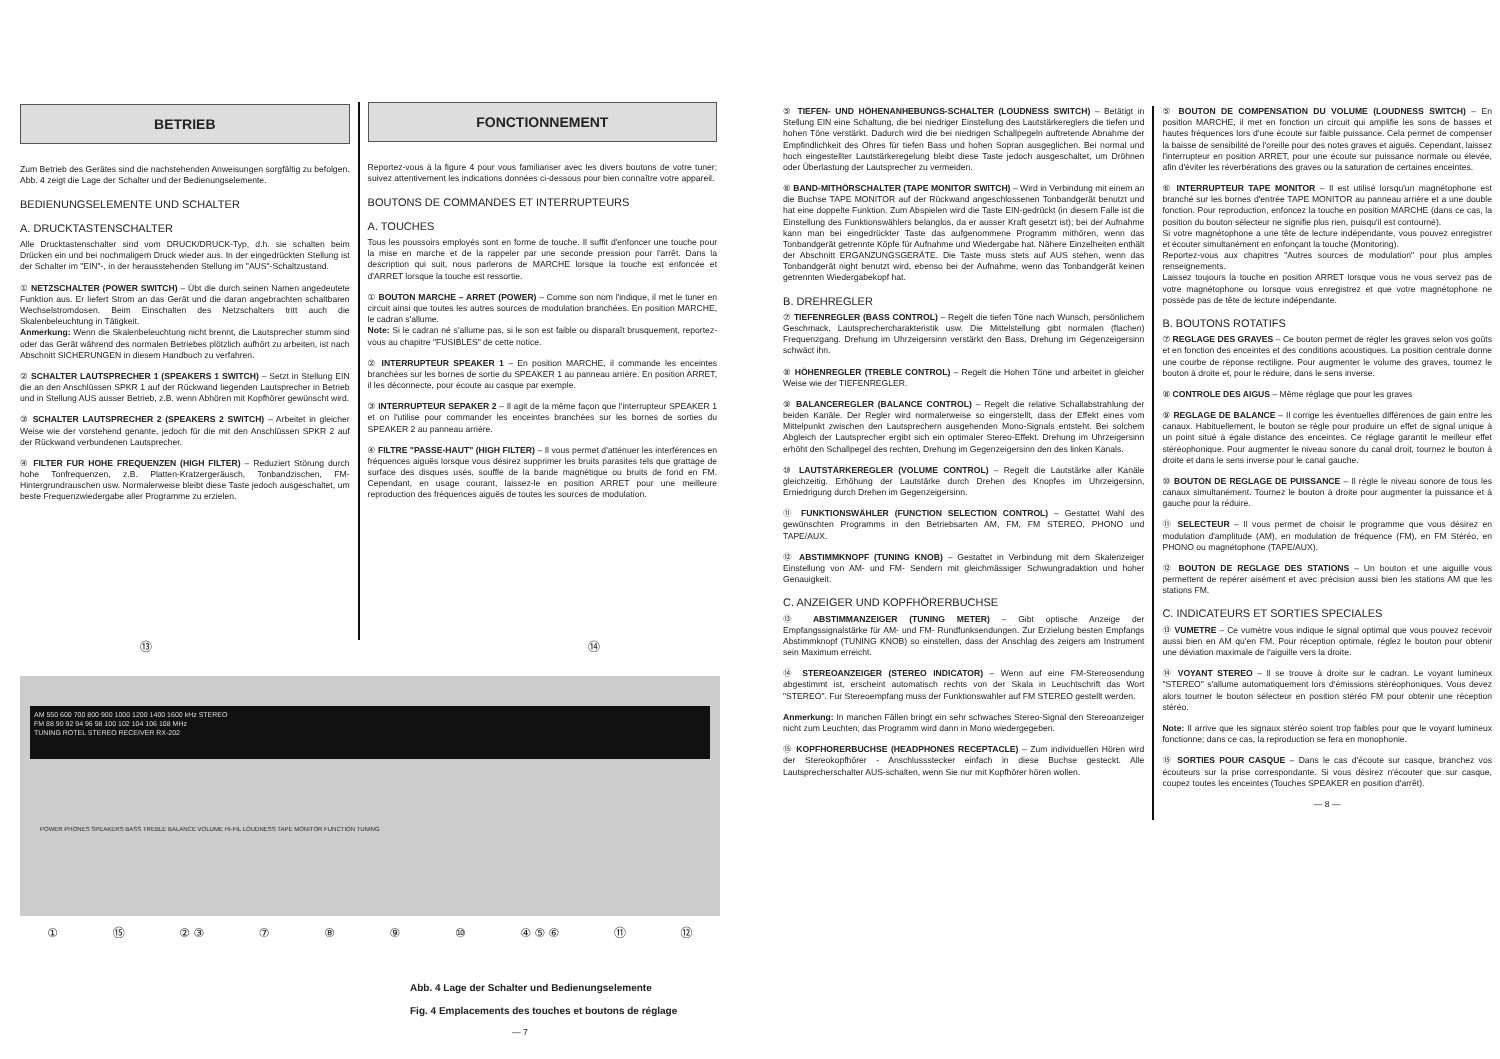BETRIEB
Zum Betrieb des Gerätes sind die nachstehenden Anweisungen sorgfältig zu befolgen. Abb. 4 zeigt die Lage der Schalter und der Bedienungselemente.
BEDIENUNGSELEMENTE UND SCHALTER
A. DRUCKTASTENSCHALTER
Alle Drucktastenschalter sind vom DRUCK/DRUCK-Typ, d.h. sie schalten beim Drücken ein und bei nochmaligem Druck wieder aus. In der eingedrückten Stellung ist der Schalter im "EIN"-, in der herausstehenden Stellung im "AUS"-Schaltzustand.
① NETZSCHALTER (POWER SWITCH) – Übt die durch seinen Namen angedeutete Funktion aus. Er liefert Strom an das Gerät und die daran angebrachten schaltbaren Wechselstromdosen. Beim Einschalten des Netzschalters tritt auch die Skalenbeleuchtung in Tätigkeit.
Anmerkung: Wenn die Skalenbeleuchtung nicht brennt, die Lautsprecher stumm sind oder das Gerät während des normalen Betriebes plötzlich aufhört zu arbeiten, ist nach Abschnitt SICHERUNGEN in diesem Handbuch zu verfahren.
② SCHALTER LAUTSPRECHER 1 (SPEAKERS 1 SWITCH) – Setzt in Stellung EIN die an den Anschlüssen SPKR 1 auf der Rückwand liegenden Lautsprecher in Betrieb und in Stellung AUS ausser Betrieb, z.B. wenn Abhören mit Kopfhörer gewünscht wird.
③ SCHALTER LAUTSPRECHER 2 (SPEAKERS 2 SWITCH) – Arbeitet in gleicher Weise wie der vorstehend genante, jedoch für die mit den Anschlüssen SPKR 2 auf der Rückwand verbundenen Lautsprecher.
④ FILTER FUR HOHE FREQUENZEN (HIGH FILTER) – Reduziert Störung durch hohe Tonfrequenzen, z.B. Platten-Kratzergeräusch, Tonbandzischen, FM-Hintergrundrauschen usw. Normalerweise bleibt diese Taste jedoch ausgeschaltet, um beste Frequenzwiedergabe aller Programme zu erzielen.
FONCTIONNEMENT
Reportez-vous à la figure 4 pour vous familiariser avec les divers boutons de votre tuner; suivez attentivement les indications données ci-dessous pour bien connaître votre appareil.
BOUTONS DE COMMANDES ET INTERRUPTEURS
A. TOUCHES
Tous les poussoirs employés sont en forme de touche. Il suffit d'enfoncer une touche pour la mise en marche et de la rappeler par une seconde pression pour l'arrêt. Dans la description qui suit, nous parlerons de MARCHE lorsque la touche est enfoncée et d'ARRET lorsque la touche est ressortie.
① BOUTON MARCHE – ARRET (POWER) – Comme son nom l'indique, il met le tuner en circuit ainsi que toutes les autres sources de modulation branchées. En position MARCHE, le cadran s'allume.
Note: Si le cadran né s'allume pas, si le son est faible ou disparaît brusquement, reportez-vous au chapitre "FUSIBLES" de cette notice.
② INTERRUPTEUR SPEAKER 1 – En position MARCHE, il commande les enceintes branchées sur les bornes de sortie du SPEAKER 1 au panneau arrière. En position ARRET, il les déconnecte, pour écoute au casque par exemple.
③ INTERRUPTEUR SEPAKER 2 – Il agit de la même façon que l'interrupteur SPEAKER 1 et on l'utilise pour commander les enceintes branchées sur les bornes de sorties du SPEAKER 2 au panneau arrière.
④ FILTRE "PASSE-HAUT" (HIGH FILTER) – Il vous permet d'atténuer les interférences en fréquences aiguës lorsque vous désirez supprimer les bruits parasites tels que grattage de surface des disques usés, souffle de la bande magnétique ou bruits de fond en FM. Cependant, en usage courant, laissez-le en position ARRET pour une meilleure reproduction des fréquences aiguës de toutes les sources de modulation.
⑤ TIEFEN- UND HÖHENANHEBUNGS-SCHALTER (LOUDNESS SWITCH) – Betätigt in Stellung EIN eine Schaltung, die bei niedriger Einstellung des Lautstärkereglers die tiefen und hohen Töne verstärkt. Dadurch wird die bei niedrigen Schallpegeln auftretende Abnahme der Empfindlichkeit des Ohres für tiefen Bass und hohen Sopran ausgeglichen. Bei normal und hoch eingestellter Lautstärkeregelung bleibt diese Taste jedoch ausgeschaltet, um Dröhnen oder Überlastung der Lautsprecher zu vermeiden.
⑥ BAND-MITHÖRSCHALTER (TAPE MONITOR SWITCH) – Wird in Verbindung mit einem an die Buchse TAPE MONITOR auf der Rückwand angeschlossenen Tonbandgerät benutzt und hat eine doppelte Funktion. Zum Abspielen wird die Taste EIN-gedrückt (in diesem Falle ist die Einstellung des Funktionswählers belanglos, da er ausser Kraft gesetzt ist); bei der Aufnahme kann man bei eingedrückter Taste das aufgenommene Programm mithören, wenn das Tonbandgerät getrennte Köpfe für Aufnahme und Wiedergabe hat. Nähere Einzelheiten enthält der Abschnitt ERGANZUNGSGERÄTE. Die Taste muss stets auf AUS stehen, wenn das Tonbandgerät night benutzt wird, ebenso bei der Aufnahme, wenn das Tonbandgerät keinen getrennten Wiedergabekopf hat.
B. DREHREGLER
⑦ TIEFENREGLER (BASS CONTROL) – Regelt die tiefen Töne nach Wunsch, persönlichem Geschmack, Lautsprechercharakteristik usw. Die Mittelstellung gibt normalen (flachen) Frequenzgang. Drehung im Uhrzeigersinn verstärkt den Bass, Drehung im Gegenzeigersinn schwäct ihn.
⑧ HÖHENREGLER (TREBLE CONTROL) – Regelt die Hohen Töne und arbeitet in gleicher Weise wie der TIEFENREGLER.
⑨ BALANCEREGLER (BALANCE CONTROL) – Regelt die relative Schallabstrahlung der beiden Kanäle. Der Regler wird normalerweise so eingerstellt, dass der Effekt eines vom Mittelpunkt zwischen den Lautsprechern ausgehenden Mono-Signals entsteht. Bei solchem Abgleich der Lautsprecher ergibt sich ein optimaler Stereo-Effekt. Drehung im Uhrzeigersinn erhöht den Schallpegel des rechten, Drehung im Gegenzeigersinn den des linken Kanals.
⑩ LAUTSTÄRKEREGLER (VOLUME CONTROL) – Regelt die Lautstärke aller Kanäle gleichzeitig. Erhöhung der Lautstärke durch Drehen des Knopfes im Uhrzeigersinn, Erniedrigung durch Drehen im Gegenzeigersinn.
⑪ FUNKTIONSWÄHLER (FUNCTION SELECTION CONTROL) – Gestattet Wahl des gewünschten Programms in den Betriebsarten AM, FM, FM STEREO, PHONO und TAPE/AUX.
⑫ ABSTIMMKNOPF (TUNING KNOB) – Gestattet in Verbindung mit dem Skalenzeiger Einstellung von AM- und FM- Sendern mit gleichmässiger Schwungradaktion und hoher Genauigkeit.
C. ANZEIGER UND KOPFHÖRERBUCHSE
⑬ ABSTIMMANZEIGER (TUNING METER) – Gibt optische Anzeige der Empfangssignalstärke für AM- und FM- Rundfunksendungen. Zur Erzielung besten Empfangs Abstimmknopf (TUNING KNOB) so einstellen, dass der Anschlag des zeigers am Instrument sein Maximum erreicht.
⑭ STEREOANZEIGER (STEREO INDICATOR) – Wenn auf eine FM-Stereosendung abgestimmt ist, erscheint automatisch rechts von der Skala in Leuchtschrift das Wort "STEREO". Fur Stereoempfang muss der Funktionswahler auf FM STEREO gestellt werden.
Anmerkung: In manchen Fällen bringt ein sehr schwaches Stereo-Signal den Stereoanzeiger nicht zum Leuchten; das Programm wird dann in Mono wiedergegeben.
⑮ KOPFHORERBUCHSE (HEADPHONES RECEPTACLE) – Zum individuellen Hören wird der Stereokopfhörer - Anschlussstecker einfach in diese Buchse gesteckt. Alle Lautsprecherschalter AUS-schalten, wenn Sie nur mit Kopfhörer hören wollen.
⑤ BOUTON DE COMPENSATION DU VOLUME (LOUDNESS SWITCH) – En position MARCHE, il met en fonction un circuit qui amplifie les sons de basses et hautes fréquences lors d'une écoute sur faible puissance. Cela permet de compenser la baisse de sensibilité de l'oreille pour des notes graves et aiguës. Cependant, laissez l'interrupteur en position ARRET, pour une écoute sur puissance normale ou élevée, afin d'éviter les réverbérations des graves ou la saturation de certaines enceintes.
⑥ INTERRUPTEUR TAPE MONITOR – Il est utilisé lorsqu'un magnétophone est branché sur les bornes d'entrée TAPE MONITOR au panneau arrière et a une double fonction. Pour reproduction, enfoncez la touche en position MARCHE (dans ce cas, la position du bouton sélecteur ne signifie plus rien, puisqu'il est contourné).
Si votre magnétophone a une tête de lecture indépendante, vous pouvez enregistrer et écouter simultanément en enfonçant la touche (Monitoring).
Reportez-vous aux chapitres "Autres sources de modulation" pour plus amples renseignements.
Laissez toujours la touche en position ARRET lorsque vous ne vous servez pas de votre magnétophone ou lorsque vous enregistrez et que votre magnétophone ne possède pas de tête de lecture indépendante.
B. BOUTONS ROTATIFS
⑦ REGLAGE DES GRAVES – Ce bouton permet de régler les graves selon vos goûts et en fonction des enceintes et des conditions acoustiques. La position centrale donne une courbe de réponse rectiligne. Pour augmenter le volume des graves, tournez le bouton à droite et, pour le réduire, dans le sens inverse.
⑧ CONTROLE DES AIGUS – Même réglage que pour les graves
⑨ REGLAGE DE BALANCE – Il corrige les éventuelles différences de gain entre les canaux. Habituellement, le bouton se règle pour produire un effet de signal unique à un point situé à égale distance des enceintes. Ce réglage garantit le meilleur effet stéréophonique. Pour augmenter le niveau sonore du canal droit, tournez le bouton à droite et dans le sens inverse pour le canal gauche.
⑩ BOUTON DE REGLAGE DE PUISSANCE – Il règle le niveau sonore de tous les canaux simultanément. Tournez le bouton à droite pour augmenter la puissance et à gauche pour la réduire.
⑪ SELECTEUR – Il vous permet de choisir le programme que vous désirez en modulation d'amplitude (AM), en modulation de fréquence (FM), en FM Stéréo, en PHONO ou magnétophone (TAPE/AUX).
⑫ BOUTON DE REGLAGE DES STATIONS – Un bouton et une aiguille vous permettent de repérer aisément et avec précision aussi bien les stations AM que les stations FM.
C. INDICATEURS ET SORTIES SPECIALES
⑬ VUMETRE – Ce vumètre vous indique le signal optimal que vous pouvez recevoir aussi bien en AM qu'en FM. Pour réception optimale, réglez le bouton pour obtenir une déviation maximale de l'aiguille vers la droite.
⑭ VOYANT STEREO – Il se trouve à droite sur le cadran. Le voyant lumineux "STEREO" s'allume automatiquement lors d'émissions stéréophoniques. Vous devez alors tourner le bouton sélecteur en position stéréo FM pour obtenir une réception stéréo.
Note: Il arrive que les signaux stéréo soient trop faibles pour que le voyant lumineux fonctionne; dans ce cas, la reproduction se fera en monophonie.
⑮ SORTIES POUR CASQUE – Dans le cas d'écoute sur casque, branchez vos écouteurs sur la prise correspondante. Si vous désirez n'écouter que sur casque, coupez toutes les enceintes (Touches SPEAKER en position d'arrêt).
— 8 —
⑬ ⑭
AM 550 600 700 800 900 1000 1200 1400 1600 kHz STEREO
FM 88 90 92 94 96 98 100 102 104 106 108 MHz
TUNING ROTEL STEREO RECEIVER RX-202
POWER PHONES SPEAKERS BASS TREBLE BALANCE VOLUME HI-FIL LOUDNESS TAPE MONITOR FUNCTION TUNING
① ⑮ ② ③ ⑦⑧⑨ ⑩ ④ ⑤ ⑥ ⑪ ⑫
Abb. 4 Lage der Schalter und Bedienungselemente
Fig. 4 Emplacements des touches et boutons de réglage
— 7